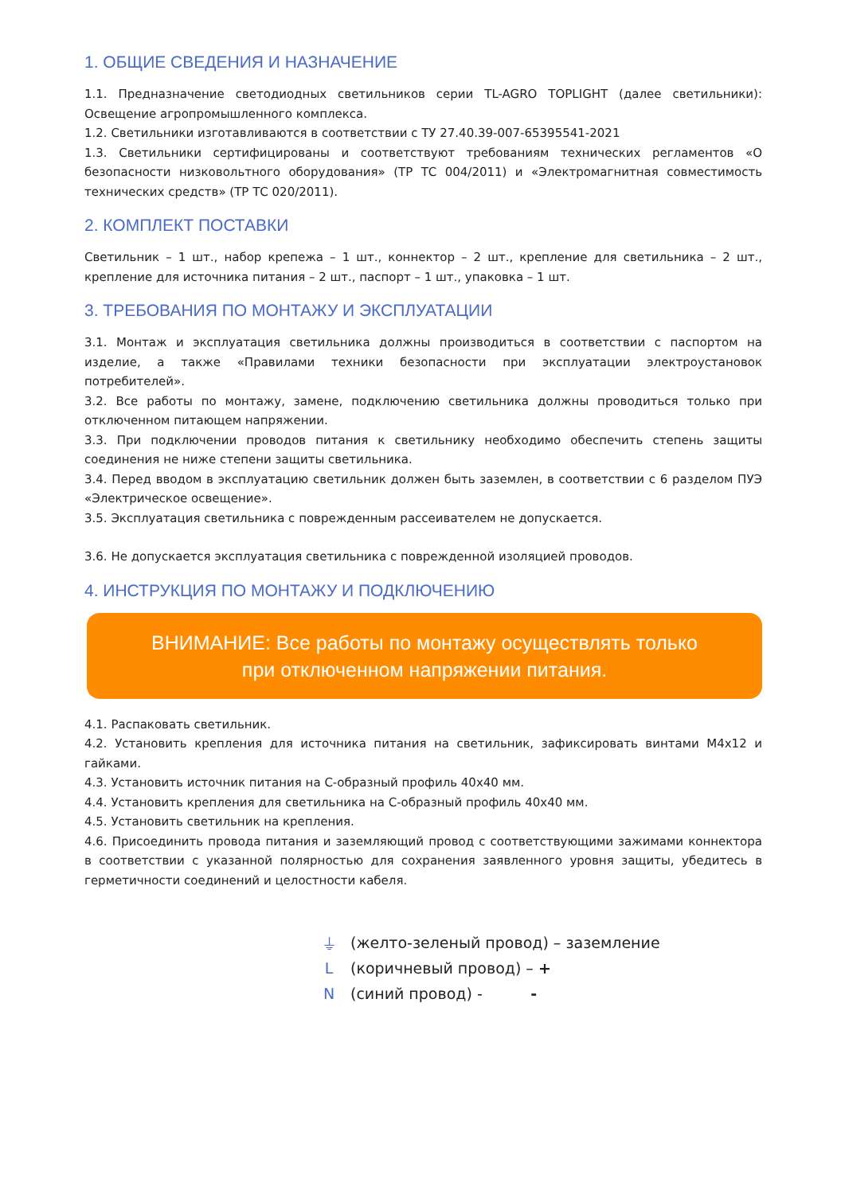1. ОБЩИЕ СВЕДЕНИЯ И НАЗНАЧЕНИЕ
1.1. Предназначение светодиодных светильников серии TL-AGRO TOPLIGHT (далее светильники): Освещение агропромышленного комплекса.
1.2. Светильники изготавливаются в соответствии с ТУ 27.40.39-007-65395541-2021
1.3. Светильники сертифицированы и соответствуют требованиям технических регламентов «О безопасности низковольтного оборудования» (ТР ТС 004/2011) и «Электромагнитная совместимость технических средств» (ТР ТС 020/2011).
2. КОМПЛЕКТ ПОСТАВКИ
Светильник – 1 шт., набор крепежа – 1 шт., коннектор – 2 шт., крепление для светильника – 2 шт., крепление для источника питания – 2 шт., паспорт – 1 шт., упаковка – 1 шт.
3. ТРЕБОВАНИЯ ПО МОНТАЖУ И ЭКСПЛУАТАЦИИ
3.1. Монтаж и эксплуатация светильника должны производиться в соответствии с паспортом на изделие, а также «Правилами техники безопасности при эксплуатации электроустановок потребителей».
3.2. Все работы по монтажу, замене, подключению светильника должны проводиться только при отключенном питающем напряжении.
3.3. При подключении проводов питания к светильнику необходимо обеспечить степень защиты соединения не ниже степени защиты светильника.
3.4. Перед вводом в эксплуатацию светильник должен быть заземлен, в соответствии с 6 разделом ПУЭ «Электрическое освещение».
3.5. Эксплуатация светильника с поврежденным рассеивателем не допускается.
3.6. Не допускается эксплуатация светильника с поврежденной изоляцией проводов.
4. ИНСТРУКЦИЯ ПО МОНТАЖУ И ПОДКЛЮЧЕНИЮ
ВНИМАНИЕ: Все работы по монтажу осуществлять только
при отключенном напряжении питания.
4.1. Распаковать светильник.
4.2. Установить крепления для источника питания на светильник, зафиксировать винтами М4х12 и гайками.
4.3. Установить источник питания на С-образный профиль 40х40 мм.
4.4. Установить крепления для светильника на С-образный профиль 40х40 мм.
4.5. Установить светильник на крепления.
4.6. Присоединить провода питания и заземляющий провод с соответствующими зажимами коннектора в соответствии с указанной полярностью для сохранения заявленного уровня защиты, убедитесь в герметичности соединений и целостности кабеля.
⏚ (желто-зеленый провод) – заземление
L (коричневый провод) – +
N (синий провод) - -